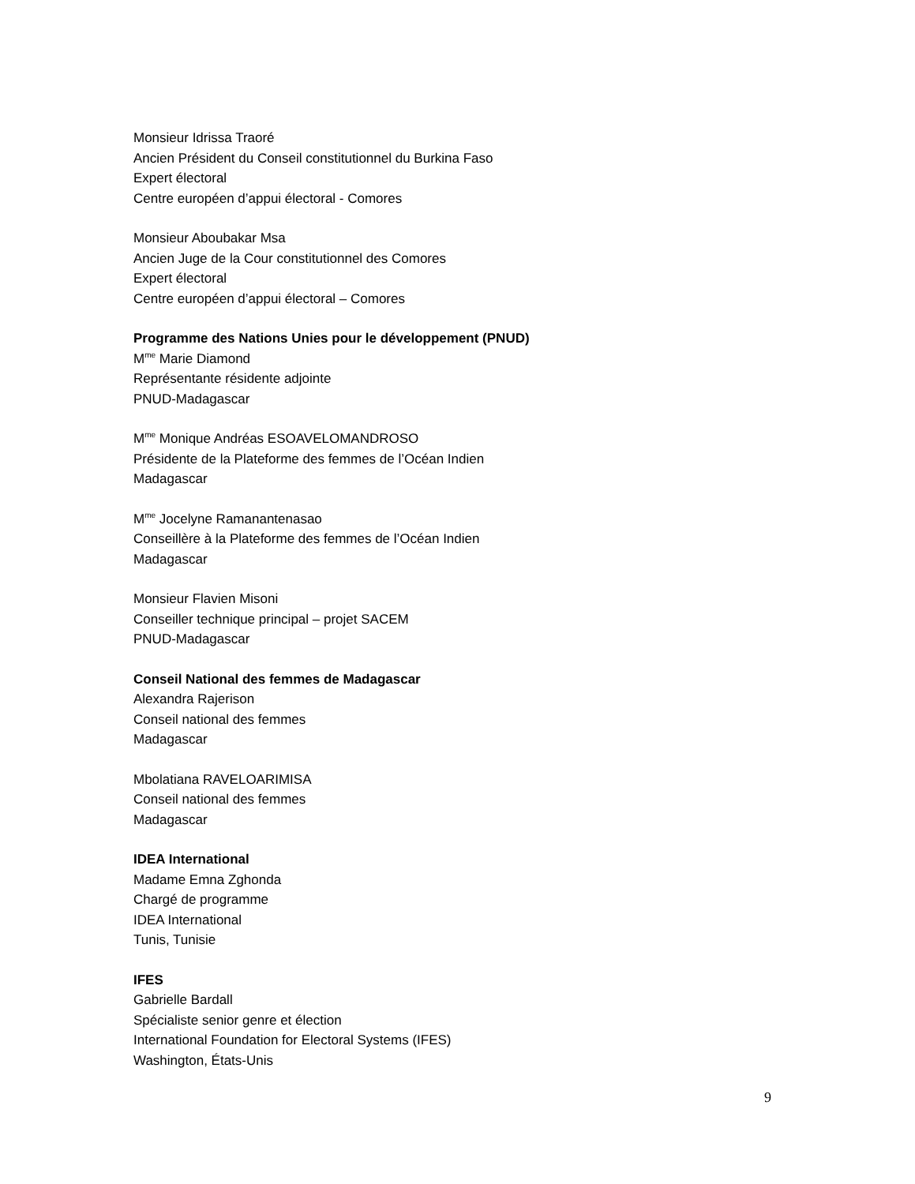Monsieur Idrissa Traoré
Ancien Président du Conseil constitutionnel du Burkina Faso
Expert électoral
Centre européen d’appui électoral - Comores
Monsieur Aboubakar Msa
Ancien Juge de la Cour constitutionnel des Comores
Expert électoral
Centre européen d’appui électoral – Comores
Programme des Nations Unies pour le développement (PNUD)
M<sup>me</sup> Marie Diamond
Représentante résidente adjointe
PNUD-Madagascar
M<sup>me</sup> Monique Andréas ESOAVELOMANDROSO
Présidente de la Plateforme des femmes de l’Océan Indien
Madagascar
M<sup>me</sup> Jocelyne Ramanantenasao
Conseillère à la Plateforme des femmes de l’Océan Indien
Madagascar
Monsieur Flavien Misoni
Conseiller technique principal – projet SACEM
PNUD-Madagascar
Conseil National des femmes de Madagascar
Alexandra Rajerison
Conseil national des femmes
Madagascar
Mbolatiana RAVELOARIMISA
Conseil national des femmes
Madagascar
IDEA International
Madame Emna Zghonda
Chargé de programme
IDEA International
Tunis, Tunisie
IFES
Gabrielle Bardall
Spécialiste senior genre et élection
International Foundation for Electoral Systems (IFES)
Washington, États-Unis
9